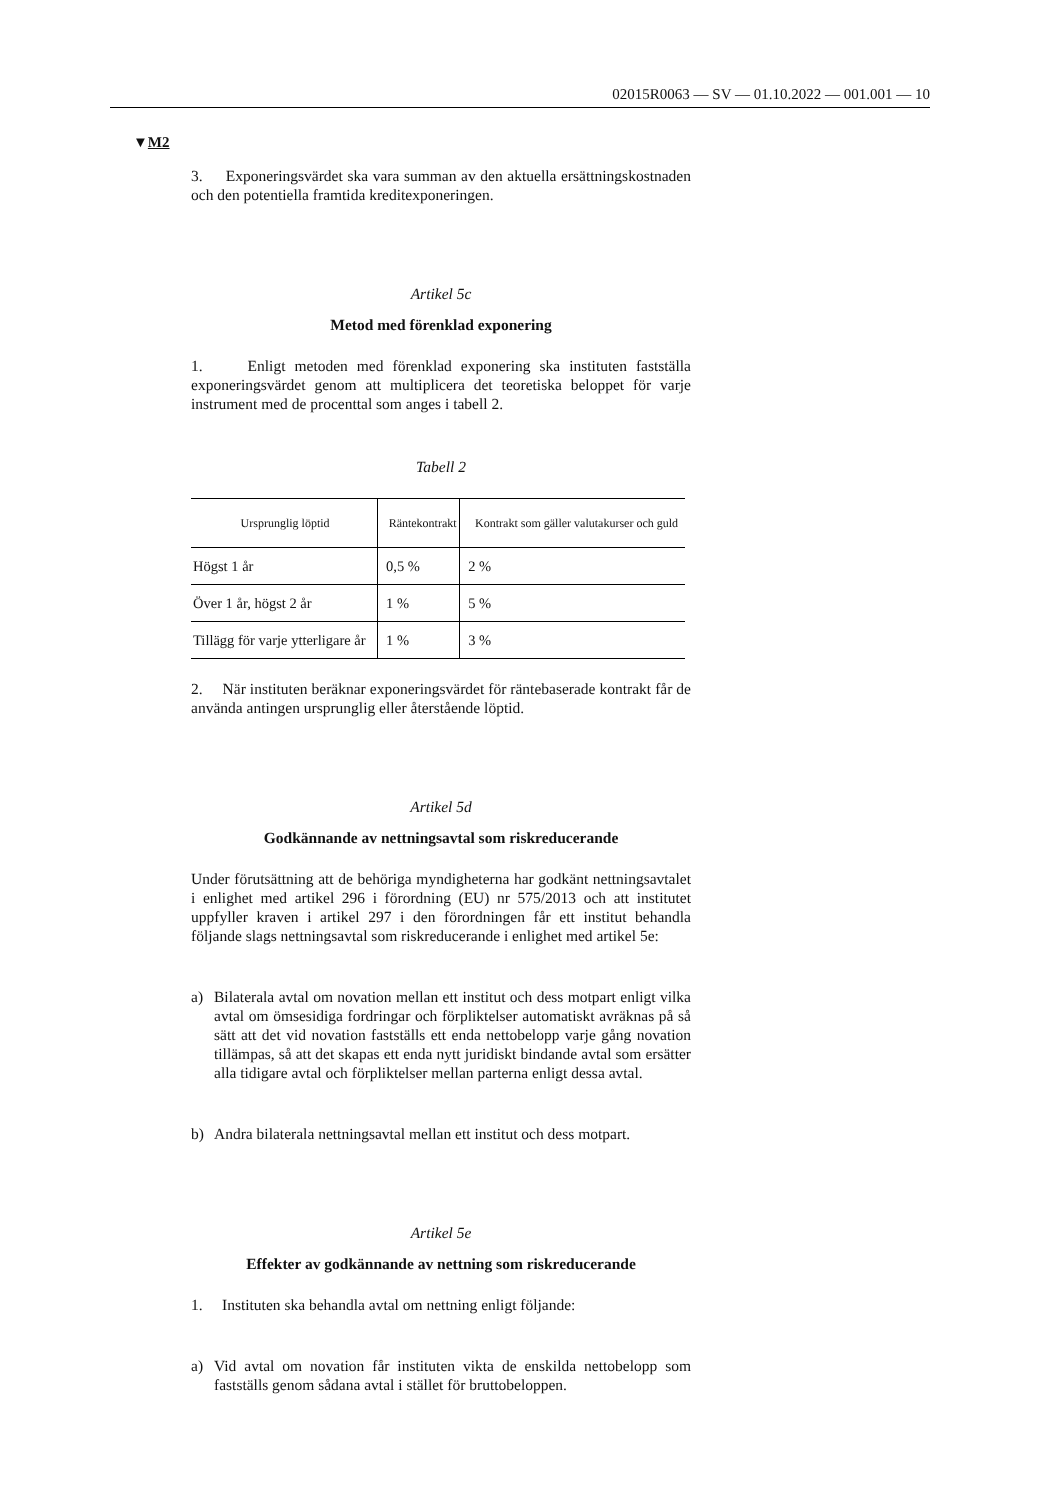02015R0063 — SV — 01.10.2022 — 001.001 — 10
▼M2
3. Exponeringsvärdet ska vara summan av den aktuella ersättnings­kostnaden och den potentiella framtida kreditexponeringen.
Artikel 5c
Metod med förenklad exponering
1. Enligt metoden med förenklad exponering ska instituten fastställa exponeringsvärdet genom att multiplicera det teoretiska beloppet för varje instrument med de procenttal som anges i tabell 2.
Tabell 2
| Ursprunglig löptid | Räntekontrakt | Kontrakt som gäller valutakurser och guld |
| --- | --- | --- |
| Högst 1 år | 0,5 % | 2 % |
| Över 1 år, högst 2 år | 1 % | 5 % |
| Tillägg för varje ytterligare år | 1 % | 3 % |
2. När instituten beräknar exponeringsvärdet för räntebaserade kon­trakt får de använda antingen ursprunglig eller återstående löptid.
Artikel 5d
Godkännande av nettningsavtal som riskreducerande
Under förutsättning att de behöriga myndigheterna har godkänt nett­ningsavtalet i enlighet med artikel 296 i förordning (EU) nr 575/2013 och att institutet uppfyller kraven i artikel 297 i den förordningen får ett institut behandla följande slags nettningsavtal som riskreducerande i enlighet med artikel 5e:
a) Bilaterala avtal om novation mellan ett institut och dess motpart enligt vilka avtal om ömsesidiga fordringar och förpliktelser auto­matiskt avräknas på så sätt att det vid novation fastställs ett enda nettobelopp varje gång novation tillämpas, så att det skapas ett enda nytt juridiskt bindande avtal som ersätter alla tidigare avtal och för­pliktelser mellan parterna enligt dessa avtal.
b) Andra bilaterala nettningsavtal mellan ett institut och dess motpart.
Artikel 5e
Effekter av godkännande av nettning som riskreducerande
1. Instituten ska behandla avtal om nettning enligt följande:
a) Vid avtal om novation får instituten vikta de enskilda nettobelopp som fastställs genom sådana avtal i stället för bruttobeloppen.